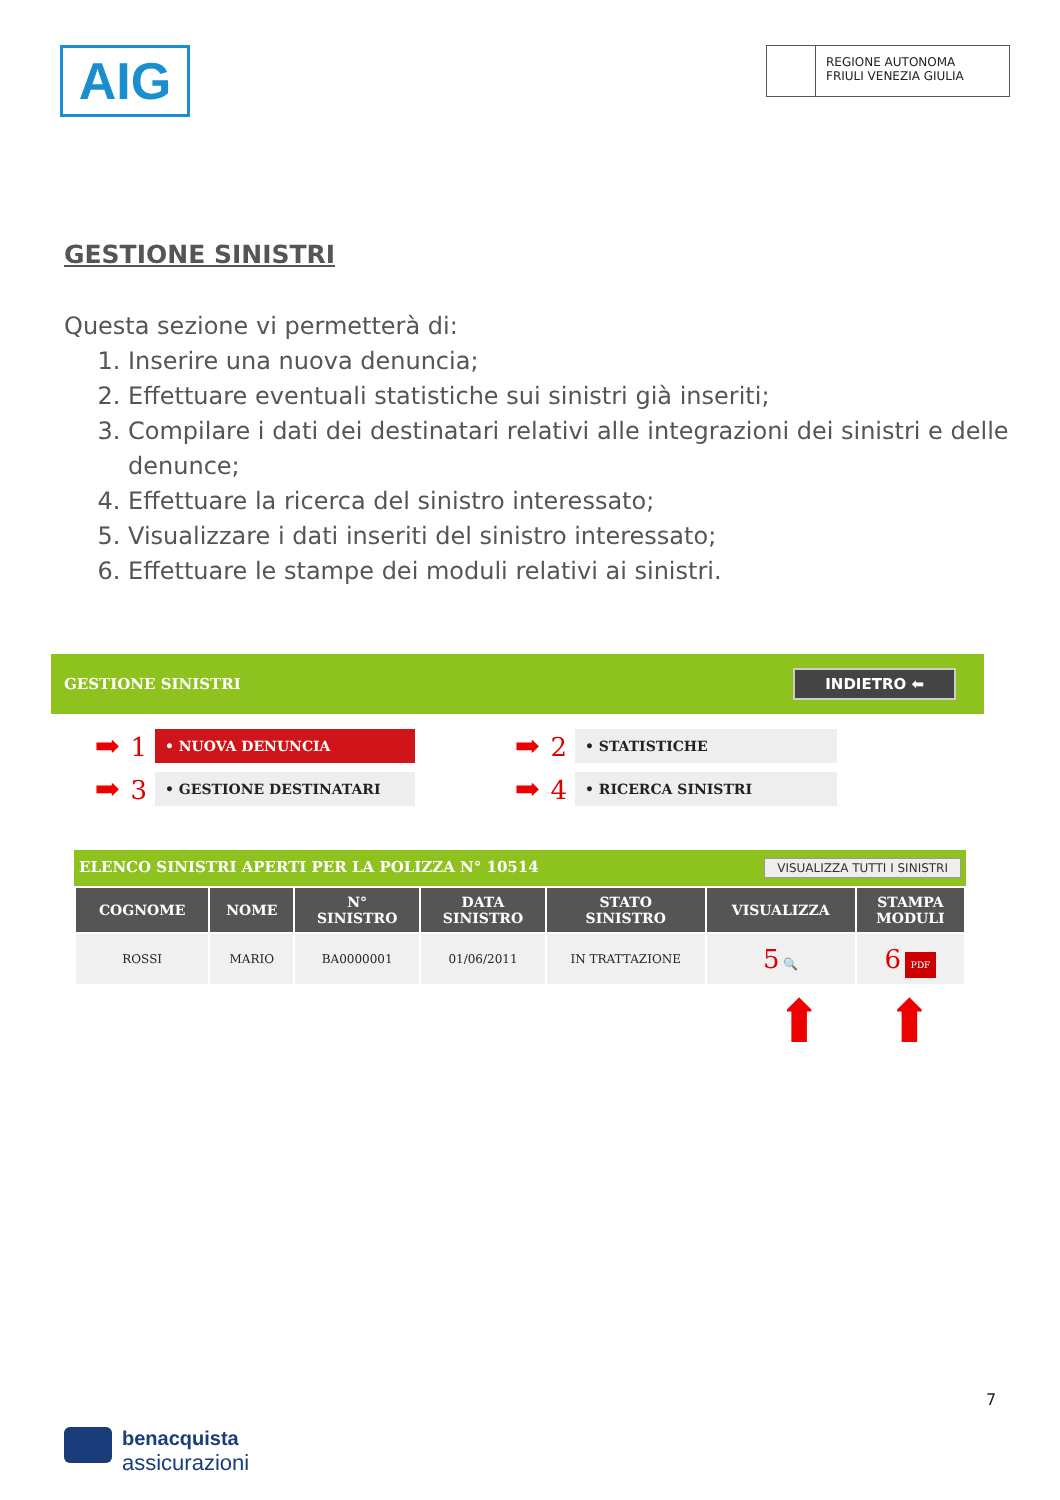AIG
REGIONE AUTONOMA
FRIULI VENEZIA GIULIA
GESTIONE SINISTRI
Questa sezione vi permetterà di:
1. Inserire una nuova denuncia;
2. Effettuare eventuali statistiche sui sinistri già inseriti;
3. Compilare i dati dei destinatari relativi alle integrazioni dei sinistri e delle denunce;
4. Effettuare la ricerca del sinistro interessato;
5. Visualizzare i dati inseriti del sinistro interessato;
6. Effettuare le stampe dei moduli relativi ai sinistri.
GESTIONE SINISTRI INDIETRO ⬅
➡ 1
• NUOVA DENUNCIA
➡ 2
• STATISTICHE
➡ 3
• GESTIONE DESTINATARI
➡ 4
• RICERCA SINISTRI
ELENCO SINISTRI APERTI PER LA POLIZZA N° 10514 VISUALIZZA TUTTI I SINISTRI
| COGNOME | NOME | N° SINISTRO | DATA SINISTRO | STATO SINISTRO | VISUALIZZA | STAMPA MODULI |
| --- | --- | --- | --- | --- | --- | --- |
| ROSSI | MARIO | BA0000001 | 01/06/2011 | IN TRATTAZIONE | 5 🔍 | 6 PDF |
⬆⬆
7
benacquista
assicurazioni